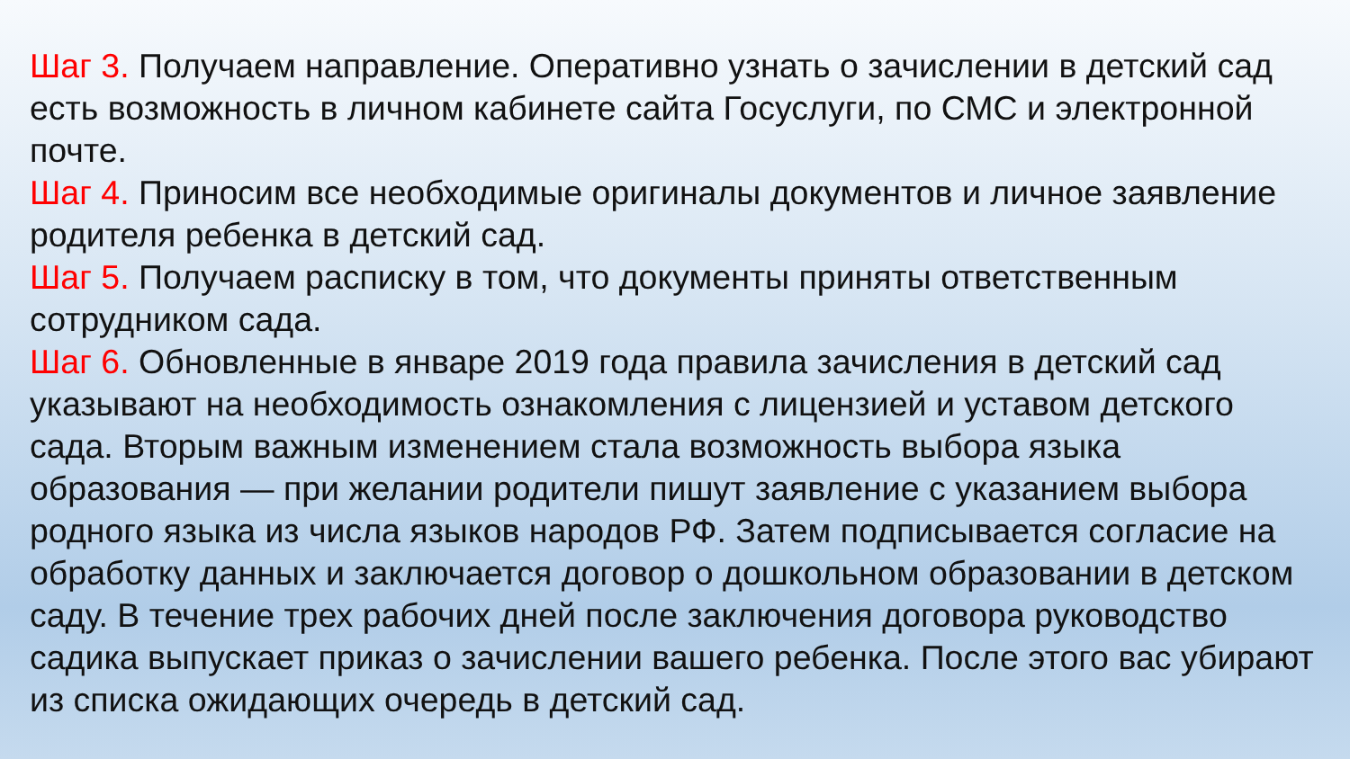Шаг 3. Получаем направление. Оперативно узнать о зачислении в детский сад есть возможность в личном кабинете сайта Госуслуги, по СМС и электронной почте.
Шаг 4. Приносим все необходимые оригиналы документов и личное заявление родителя ребенка в детский сад.
Шаг 5. Получаем расписку в том, что документы приняты ответственным сотрудником сада.
Шаг 6. Обновленные в январе 2019 года правила зачисления в детский сад указывают на необходимость ознакомления с лицензией и уставом детского сада. Вторым важным изменением стала возможность выбора языка образования — при желании родители пишут заявление с указанием выбора родного языка из числа языков народов РФ. Затем подписывается согласие на обработку данных и заключается договор о дошкольном образовании в детском саду. В течение трех рабочих дней после заключения договора руководство садика выпускает приказ о зачислении вашего ребенка. После этого вас убирают из списка ожидающих очередь в детский сад.